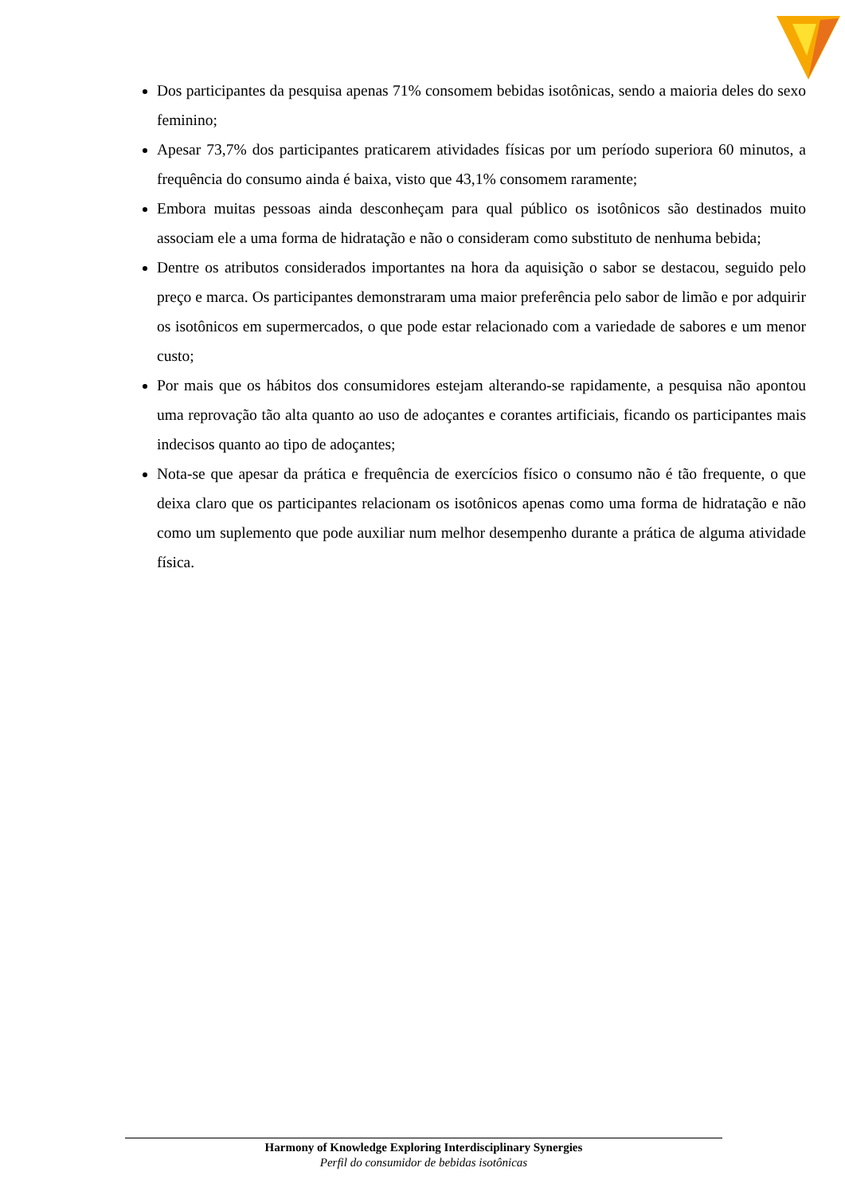Dos participantes da pesquisa apenas 71% consomem bebidas isotônicas, sendo a maioria deles do sexo feminino;
Apesar 73,7% dos participantes praticarem atividades físicas por um período superiora 60 minutos, a frequência do consumo ainda é baixa, visto que 43,1% consomem raramente;
Embora muitas pessoas ainda desconheçam para qual público os isotônicos são destinados muito associam ele a uma forma de hidratação e não o consideram como substituto de nenhuma bebida;
Dentre os atributos considerados importantes na hora da aquisição o sabor se destacou, seguido pelo preço e marca. Os participantes demonstraram uma maior preferência pelo sabor de limão e por adquirir os isotônicos em supermercados, o que pode estar relacionado com a variedade de sabores e um menor custo;
Por mais que os hábitos dos consumidores estejam alterando-se rapidamente, a pesquisa não apontou uma reprovação tão alta quanto ao uso de adoçantes e corantes artificiais, ficando os participantes mais indecisos quanto ao tipo de adoçantes;
Nota-se que apesar da prática e frequência de exercícios físico o consumo não é tão frequente, o que deixa claro que os participantes relacionam os isotônicos apenas como uma forma de hidratação e não como um suplemento que pode auxiliar num melhor desempenho durante a prática de alguma atividade física.
Harmony of Knowledge Exploring Interdisciplinary Synergies
Perfil do consumidor de bebidas isotônicas